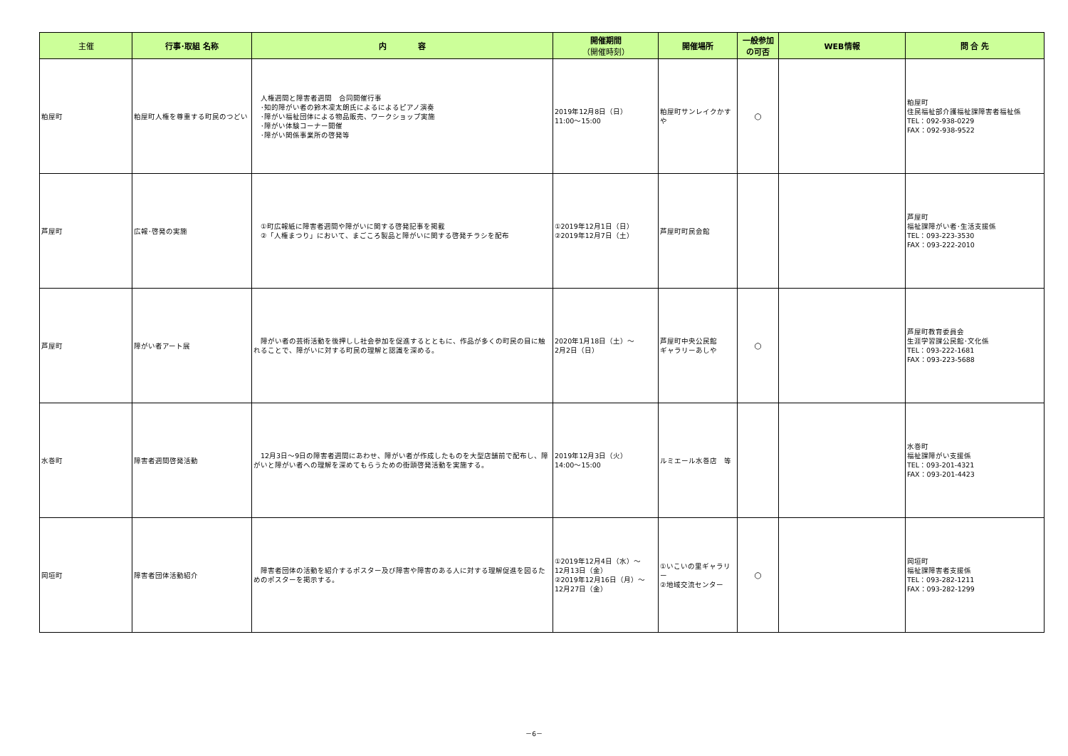| 主催 | 行事･取組 名称 | 内 容 | 開催期間 （開催時刻） | 開催場所 | 一般参加 の可否 | WEB情報 | 問 合 先 |
| --- | --- | --- | --- | --- | --- | --- | --- |
| 粕屋町 | 粕屋町人権を尊重する町民のつどい | 人権週間と障害者週間 合同開催行事 ･知的障がい者の鈴木凜太朗氏によるによるピアノ演奏 ･障がい福祉団体による物品販売、ワークショップ実施 ･障がい体験コーナー開催 ･障がい関係事業所の啓発等 | 2019年12月8日（日） 11:00～15:00 | 粕屋町サンレイクかすや | ○ | | 粕屋町 住民福祉部介護福祉課障害者福祉係 TEL：092-938-0229 FAX：092-938-9522 |
| 芦屋町 | 広報･啓発の実施 | ①町広報紙に障害者週間や障がいに関する啓発記事を掲載 ②「人権まつり」において、まごころ製品と障がいに関する啓発チラシを配布 | ①2019年12月1日（日） ②2019年12月7日（土） | 芦屋町町民会館 | | | 芦屋町 福祉課障がい者･生活支援係 TEL：093-223-3530 FAX：093-222-2010 |
| 芦屋町 | 障がい者アート展 | 障がい者の芸術活動を後押しし社会参加を促進するとともに、作品が多くの町民の目に触れることで、障がいに対する町民の理解と認識を深める。 | 2020年1月18日（土）～ 2月2日（日） | 芦屋町中央公民館 ギャラリーあしや | ○ | | 芦屋町教育委員会 生涯学習課公民館･文化係 TEL：093-222-1681 FAX：093-223-5688 |
| 水巻町 | 障害者週間啓発活動 | 12月3日～9日の障害者週間にあわせ、障がい者が作成したものを大型店舗前で配布し、障がいと障がい者への理解を深めてもらうための街頭啓発活動を実施する。 | 2019年12月3日（火） 14:00～15:00 | ルミエール水巻店 等 | | | 水巻町 福祉課障がい支援係 TEL：093-201-4321 FAX：093-201-4423 |
| 岡垣町 | 障害者団体活動紹介 | 障害者団体の活動を紹介するポスター及び障害や障害のある人に対する理解促進を図るためのポスターを掲示する。 | ①2019年12月4日（水）～ 12月13日（金） ②2019年12月16日（月）～ 12月27日（金） | ①いこいの里ギャラリー ②地域交流センター | ○ | | 岡垣町 福祉課障害者支援係 TEL：093-282-1211 FAX：093-282-1299 |
－6－